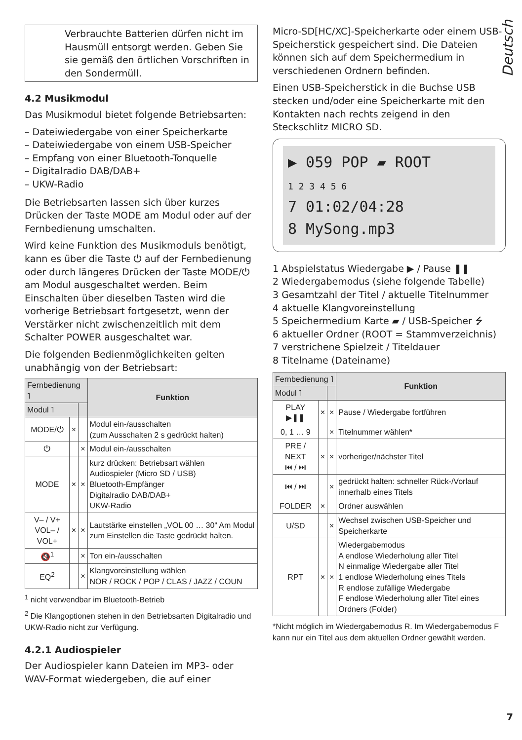Deutsch
Verbrauchte Batterien dürfen nicht im Hausmüll entsorgt werden. Geben Sie sie gemäß den örtlichen Vorschriften in den Sondermüll.
4.2 Musikmodul
Das Musikmodul bietet folgende Betriebsarten:
– Dateiwiedergabe von einer Speicherkarte
– Dateiwiedergabe von einem USB-Speicher
– Empfang von einer Bluetooth-Tonquelle
– Digitalradio DAB/DAB+
– UKW-Radio
Die Betriebsarten lassen sich über kurzes Drücken der Taste MODE am Modul oder auf der Fernbedienung umschalten.
Wird keine Funktion des Musikmoduls benötigt, kann es über die Taste ⏻ auf der Fernbedienung oder durch längeres Drücken der Taste MODE/⏻ am Modul ausgeschaltet werden. Beim Einschalten über dieselben Tasten wird die vorherige Betriebsart fortgesetzt, wenn der Verstärker nicht zwischenzeitlich mit dem Schalter POWER ausgeschaltet war.
Die folgenden Bedienmöglichkeiten gelten unabhängig von der Betriebsart:
| Fernbedienung ˥ | | | Funktion |
| --- | --- | --- | --- |
| Modul ˥ | | | |
| MODE/⏻ | × | | Modul ein-/ausschalten (zum Ausschalten 2 s gedrückt halten) |
| ⏻ | | × | Modul ein-/ausschalten |
| MODE | × | × | kurz drücken: Betriebsart wählen Audiospieler (Micro SD / USB) Bluetooth-Empfänger Digitalradio DAB/DAB+ UKW-Radio |
| V– / V+ VOL– / VOL+ | × | × | Lautstärke einstellen „VOL 00 … 30“ Am Modul zum Einstellen die Taste gedrückt halten. |
| 🔇<sup>1</sup> | | × | Ton ein-/ausschalten |
| EQ<sup>2</sup> | | × | Klangvoreinstellung wählen NOR / ROCK / POP / CLAS / JAZZ / COUN |
<sup>1</sup> nicht verwendbar im Bluetooth-Betrieb
<sup>2</sup> Die Klangoptionen stehen in den Betriebsarten Digitalradio und UKW-Radio nicht zur Verfügung.
4.2.1 Audiospieler
Der Audiospieler kann Dateien im MP3- oder WAV-Format wiedergeben, die auf einer
Micro-SD[HC/XC]-Speicherkarte oder einem USB-Speicherstick gespeichert sind. Die Dateien können sich auf dem Speichermedium in verschiedenen Ordnern befinden.
Einen USB-Speicherstick in die Buchse USB stecken und/oder eine Speicherkarte mit den Kontakten nach rechts zeigend in den Steckschlitz MICRO SD.
▶ 059 POP ▰ ROOT
1 2 3 4 5 6
7 01:02/04:28
8 MySong.mp3
1 Abspielstatus Wiedergabe ▶ / Pause ❚❚
2 Wiedergabemodus (siehe folgende Tabelle)
3 Gesamtzahl der Titel / aktuelle Titelnummer
4 aktuelle Klangvoreinstellung
5 Speichermedium Karte ▰ / USB-Speicher ⭍
6 aktueller Ordner (ROOT = Stammverzeichnis)
7 verstrichene Spielzeit / Titeldauer
8 Titelname (Dateiname)
| Fernbedienung ˥ | | | Funktion |
| --- | --- | --- | --- |
| Modul ˥ | | | |
| PLAY ▶❚❚ | × | × | Pause / Wiedergabe fortführen |
| 0, 1 … 9 | | × | Titelnummer wählen* |
| PRE / NEXT ⏮ / ⏭ | × | × | vorheriger/nächster Titel |
| ⏮ / ⏭ | | × | gedrückt halten: schneller Rück-/Vorlauf innerhalb eines Titels |
| FOLDER | × | | Ordner auswählen |
| U/SD | | × | Wechsel zwischen USB-Speicher und Speicherkarte |
| RPT | × | × | Wiedergabemodus A endlose Wiederholung aller Titel N einmalige Wiedergabe aller Titel 1 endlose Wiederholung eines Titels R endlose zufällige Wiedergabe F endlose Wiederholung aller Titel eines Ordners (Folder) |
*Nicht möglich im Wiedergabemodus R. Im Wiedergabemodus F kann nur ein Titel aus dem aktuellen Ordner gewählt werden.
7